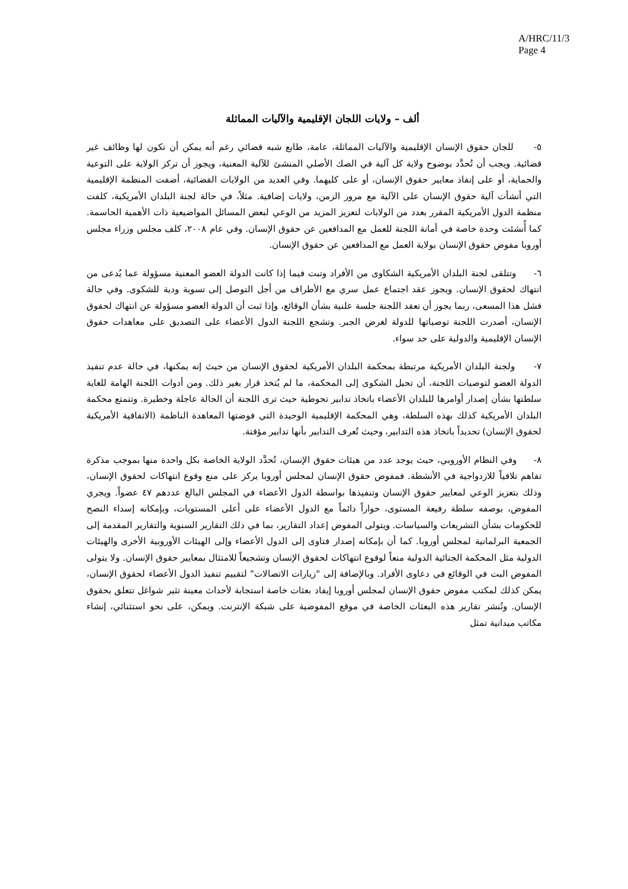A/HRC/11/3
Page 4
ألف – ولايات اللجان الإقليمية والآليات المماثلة
٥- للجان حقوق الإنسان الإقليمية والآليات المماثلة، عامة، طابع شبه قضائي رغم أنه يمكن أن تكون لها وظائف غير قضائية. ويجب أن تُحدَّد بوضوح ولاية كل آلية في الصك الأصلي المنشئ للآلية المعنية، ويجوز أن تركز الولاية على التوعية والحماية، أو على إنفاذ معايير حقوق الإنسان، أو على كليهما. وفي العديد من الولايات القضائية، أضفت المنظمة الإقليمية التي أنشأت آلية حقوق الإنسان على الآلية مع مرور الزمن، ولايات إضافية. مثلاً، في حالة لجنة البلدان الأمريكية، كلفت منظمة الدول الأمريكية المقرر بعدد من الولايات لتعزيز المزيد من الوعي لبعض المسائل المواضيعية ذات الأهمية الحاسمة. كما أُنشئت وحدة خاصة في أمانة اللجنة للعمل مع المدافعين عن حقوق الإنسان. وفي عام ٢٠٠٨، كلف مجلس وزراء مجلس أوروبا مفوض حقوق الإنسان بولاية العمل مع المدافعين عن حقوق الإنسان.
٦- وتتلقى لجنة البلدان الأمريكية الشكاوى من الأفراد وتبت فيما إذا كانت الدولة العضو المعنية مسؤولة عما يُدعى من انتهاك لحقوق الإنسان. ويجوز عقد اجتماع عمل سري مع الأطراف من أجل التوصل إلى تسوية ودية للشكوى. وفي حالة فشل هذا المسعى، ربما يجوز أن تعقد اللجنة جلسة علنية بشأن الوقائع، وإذا ثبت أن الدولة العضو مسؤولة عن انتهاك لحقوق الإنسان، أصدرت اللجنة توصياتها للدولة لغرض الجبر. وتشجع اللجنة الدول الأعضاء على التصديق على معاهدات حقوق الإنسان الإقليمية والدولية على حد سواء.
٧- ولجنة البلدان الأمريكية مرتبطة بمحكمة البلدان الأمريكية لحقوق الإنسان من حيث إنه يمكنها، في حالة عدم تنفيذ الدولة العضو لتوصيات اللجنة، أن تحيل الشكوى إلى المحكمة، ما لم يُتخذ قرار بغير ذلك. ومن أدوات اللجنة الهامة للغاية سلطتها بشأن إصدار أوامرها للبلدان الأعضاء باتخاذ تدابير تحوطية حيث ترى اللجنة أن الحالة عاجلة وخطيرة. وتتمتع محكمة البلدان الأمريكية كذلك بهذه السلطة، وهي المحكمة الإقليمية الوحيدة التي فوضتها المعاهدة الناظمة (الاتفاقية الأمريكية لحقوق الإنسان) تحديداً باتخاذ هذه التدابير، وحيث تُعرف التدابير بأنها تدابير مؤقتة.
٨- وفي النظام الأوروبي، حيث يوجد عدد من هيئات حقوق الإنسان، تُحدَّد الولاية الخاصة بكل واحدة منها بموجب مذكرة تفاهم تلافياً للازدواجية في الأنشطة. فمفوض حقوق الإنسان لمجلس أوروبا يركز على منع وقوع انتهاكات لحقوق الإنسان، وذلك بتعزيز الوعي لمعايير حقوق الإنسان وتنفيذها بواسطة الدول الأعضاء في المجلس البالغ عددهم ٤٧ عضواً. ويجري المفوض، بوصفه سلطة رفيعة المستوى، حواراً دائماً مع الدول الأعضاء على أعلى المستويات، وبإمكانه إسداء النصح للحكومات بشأن التشريعات والسياسات. ويتولى المفوض إعداد التقارير، بما في ذلك التقارير السنوية والتقارير المقدمة إلى الجمعية البرلمانية لمجلس أوروبا. كما أن بإمكانه إصدار فتاوى إلى الدول الأعضاء وإلى الهيئات الأوروبية الأخرى والهيئات الدولية مثل المحكمة الجنائية الدولية منعاً لوقوع انتهاكات لحقوق الإنسان وتشجيعاً للامتثال بمعايير حقوق الإنسان. ولا يتولى المفوض البت في الوقائع في دعاوى الأفراد. وبالإضافة إلى "زيارات الاتصالات" لتقييم تنفيذ الدول الأعضاء لحقوق الإنسان، يمكن كذلك لمكتب مفوض حقوق الإنسان لمجلس أوروبا إيفاد بعثات خاصة استجابة لأحداث معينة تثير شواغل تتعلق بحقوق الإنسان. وتُنشر تقارير هذه البعثات الخاصة في موقع المفوضية على شبكة الإنترنت. ويمكن، على نحو استثنائي، إنشاء مكاتب ميدانية تمثل